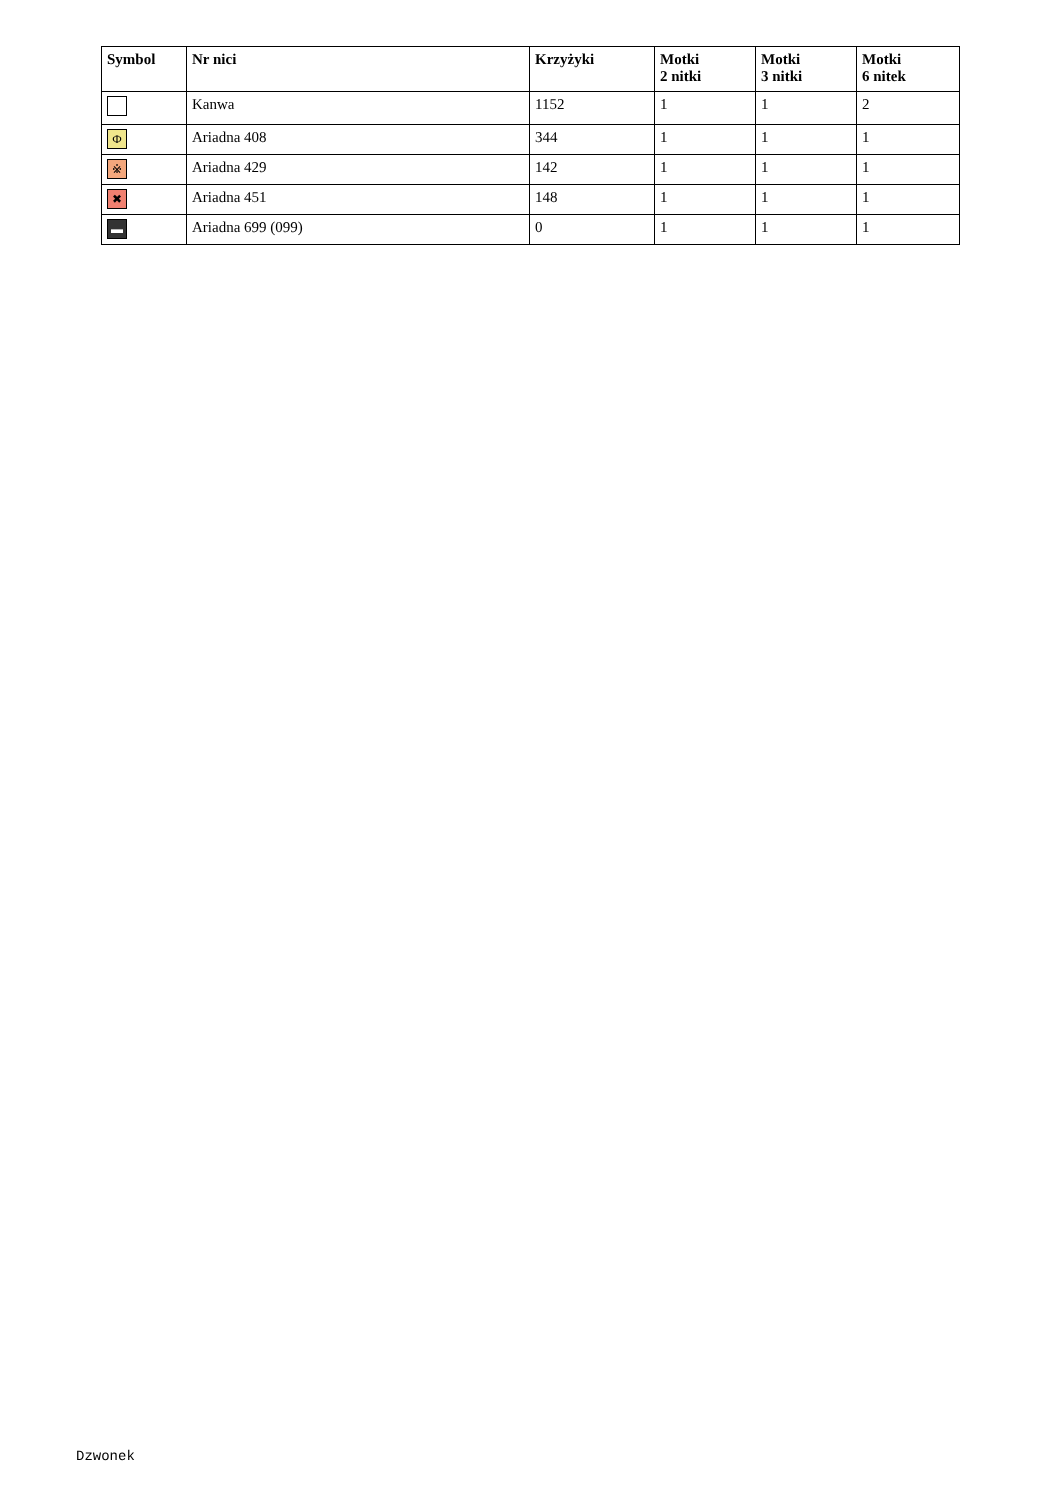| Symbol | Nr nici | Krzyżyki | Motki 2 nitki | Motki 3 nitki | Motki 6 nitek |
| --- | --- | --- | --- | --- | --- |
| | Kanwa | 1152 | 1 | 1 | 2 |
| Ф | Ariadna 408 | 344 | 1 | 1 | 1 |
| ※ | Ariadna 429 | 142 | 1 | 1 | 1 |
| ✖ | Ariadna 451 | 148 | 1 | 1 | 1 |
| ▬ | Ariadna 699 (099) | 0 | 1 | 1 | 1 |
Dzwonek